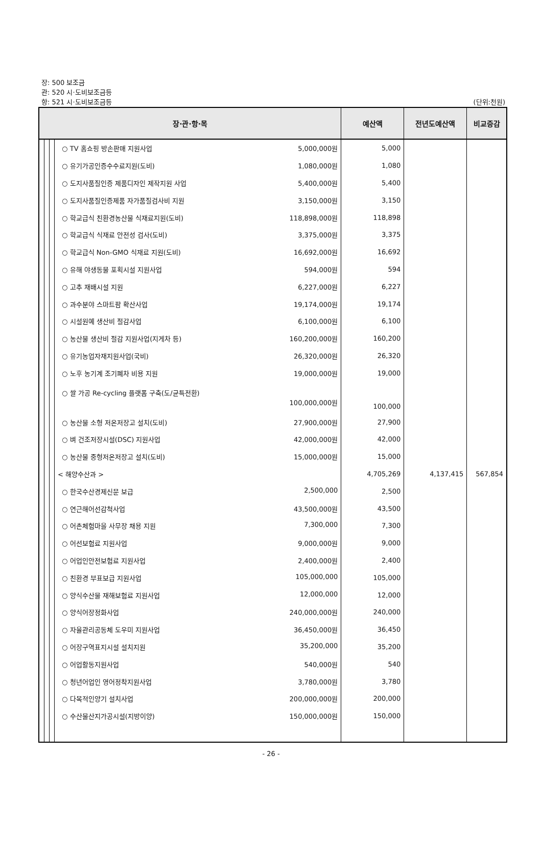장: 500 보조금
관: 520 시·도비보조금등
항: 521 시·도비보조금등 (단위:천원)
| 장·관·항·목 | | | | 예산액 | 전년도예산액 | 비교증감 |
| --- | --- | --- | --- | --- | --- | --- |
| | | | ○ TV 홈쇼핑 방손판매 지원사업 5,000,000원 | 5,000 | | |
| | | | ○ 유기가공인증수수료지원(도비) 1,080,000원 | 1,080 | | |
| | | | ○ 도지사품질인증 제품디자인 제작지원 사업 5,400,000원 | 5,400 | | |
| | | | ○ 도지사품질인증제품 자가품질검사비 지원 3,150,000원 | 3,150 | | |
| | | | ○ 학교급식 친환경농산물 식재료지원(도비) 118,898,000원 | 118,898 | | |
| | | | ○ 학교급식 식재료 안전성 검사(도비) 3,375,000원 | 3,375 | | |
| | | | ○ 학교급식 Non-GMO 식재료 지원(도비) 16,692,000원 | 16,692 | | |
| | | | ○ 유해 야생동물 포획시설 지원사업 594,000원 | 594 | | |
| | | | ○ 고추 재배시설 지원 6,227,000원 | 6,227 | | |
| | | | ○ 과수분야 스마트팜 확산사업 19,174,000원 | 19,174 | | |
| | | | ○ 시설원예 생산비 절감사업 6,100,000원 | 6,100 | | |
| | | | ○ 농산물 생산비 절감 지원사업(지게차 등) 160,200,000원 | 160,200 | | |
| | | | ○ 유기농업자재지원사업(국비) 26,320,000원 | 26,320 | | |
| | | | ○ 노후 농기계 조기폐차 비용 지원 19,000,000원 | 19,000 | | |
| | | | ○ 쌀 가공 Re-cycling 플랫폼 구축(도/균특전환) 100,000,000원 | 100,000 | | |
| | | | ○ 농산물 소형 저온저장고 설치(도비) 27,900,000원 | 27,900 | | |
| | | | ○ 벼 건조저장시설(DSC) 지원사업 42,000,000원 | 42,000 | | |
| | | | ○ 농산물 중형저온저장고 설치(도비) 15,000,000원 | 15,000 | | |
| | | | < 해양수산과 > | 4,705,269 | 4,137,415 | 567,854 |
| | | | ○ 한국수산경제신문 보급 2,500,000 | 2,500 | | |
| | | | ○ 연근해어선감척사업 43,500,000원 | 43,500 | | |
| | | | ○ 어촌체험마을 사무장 채용 지원 7,300,000 | 7,300 | | |
| | | | ○ 어선보험료 지원사업 9,000,000원 | 9,000 | | |
| | | | ○ 어업인안전보험료 지원사업 2,400,000원 | 2,400 | | |
| | | | ○ 친환경 부표보급 지원사업 105,000,000 | 105,000 | | |
| | | | ○ 양식수산물 재해보험료 지원사업 12,000,000 | 12,000 | | |
| | | | ○ 양식어장정화사업 240,000,000원 | 240,000 | | |
| | | | ○ 자율관리공동체 도우미 지원사업 36,450,000원 | 36,450 | | |
| | | | ○ 어장구역표지시설 설치지원 35,200,000 | 35,200 | | |
| | | | ○ 어업활동지원사업 540,000원 | 540 | | |
| | | | ○ 청년어업인 영어정착지원사업 3,780,000원 | 3,780 | | |
| | | | ○ 다목적인양기 설치사업 200,000,000원 | 200,000 | | |
| | | | ○ 수산물산지가공시설(지방이양) 150,000,000원 | 150,000 | | |
- 26 -